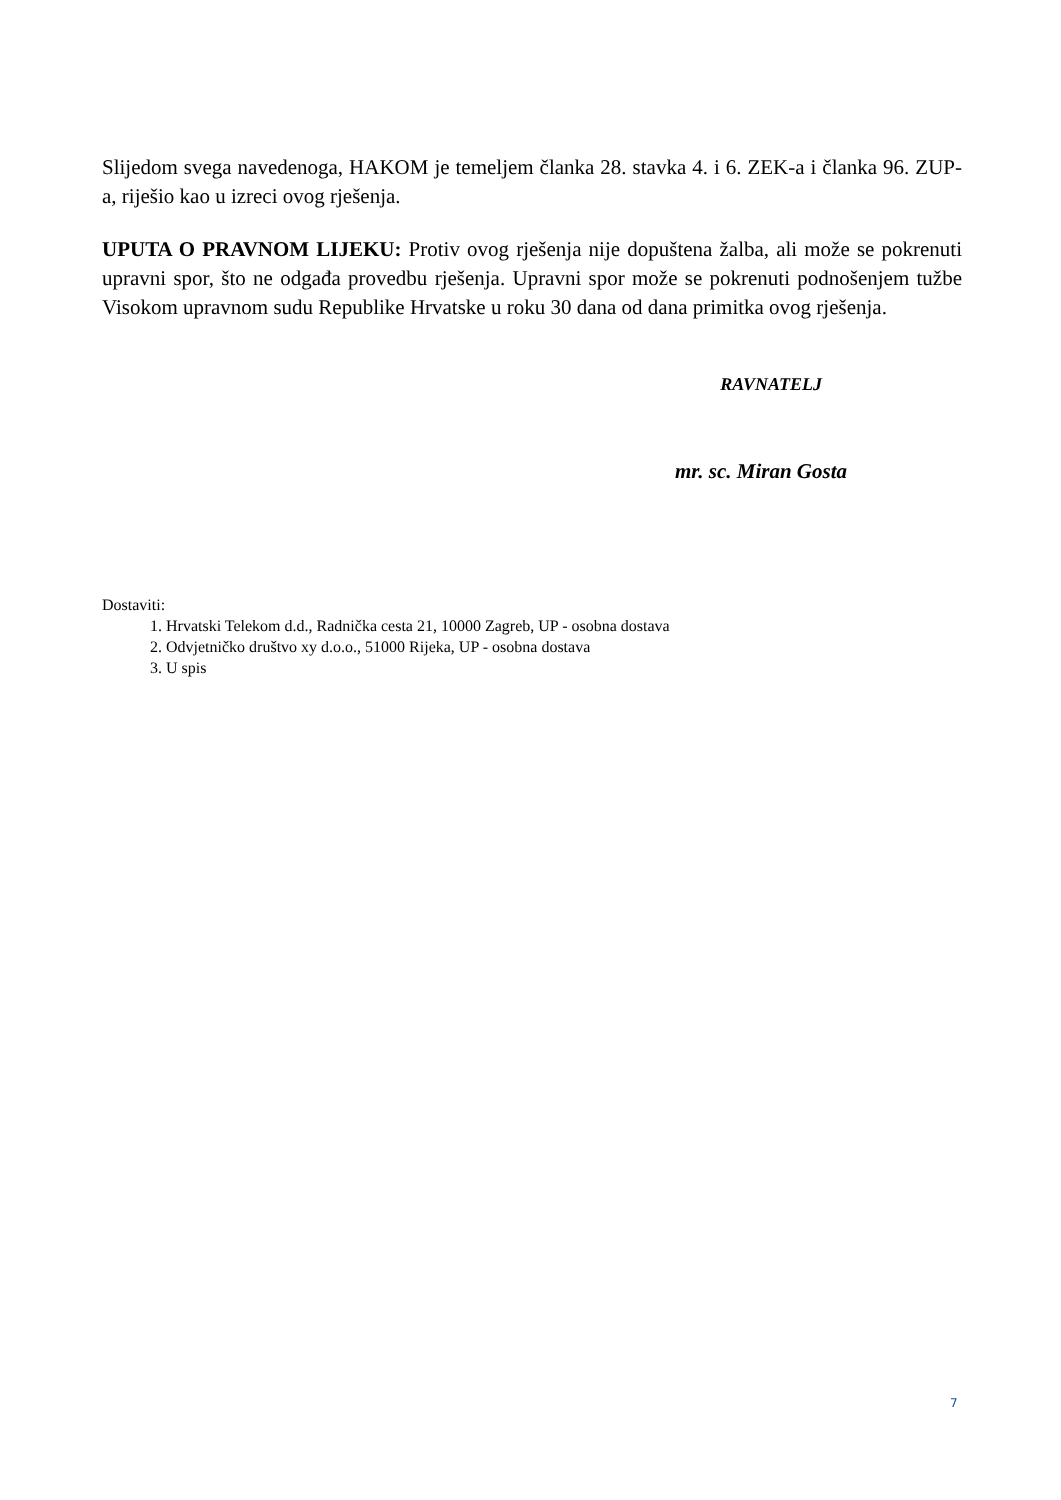Slijedom svega navedenoga, HAKOM je temeljem članka 28. stavka 4. i 6. ZEK-a i članka 96. ZUP-a, riješio kao u izreci ovog rješenja.
UPUTA O PRAVNOM LIJEKU: Protiv ovog rješenja nije dopuštena žalba, ali može se pokrenuti upravni spor, što ne odgađa provedbu rješenja. Upravni spor može se pokrenuti podnošenjem tužbe Visokom upravnom sudu Republike Hrvatske u roku 30 dana od dana primitka ovog rješenja.
RAVNATELJ
mr. sc. Miran Gosta
Dostaviti:
1. Hrvatski Telekom d.d., Radnička cesta 21, 10000 Zagreb, UP - osobna dostava
2. Odvjetničko društvo xy d.o.o., 51000 Rijeka, UP - osobna dostava
3. U spis
7